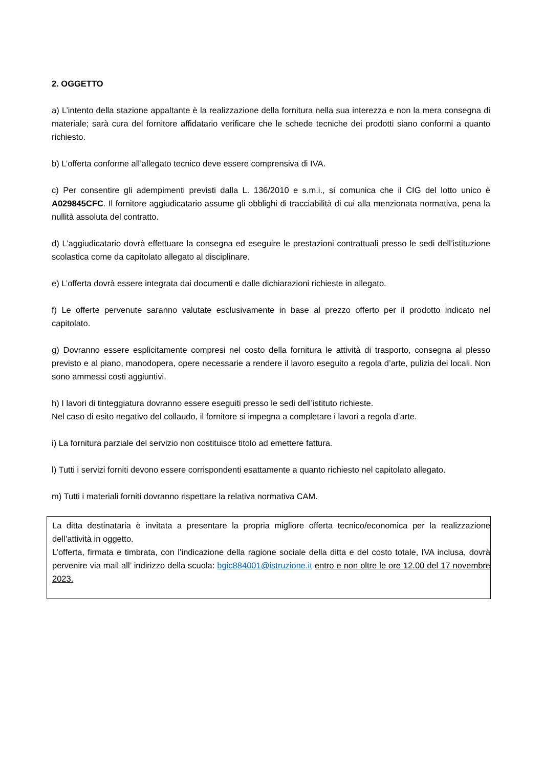2. OGGETTO
a) L’intento della stazione appaltante è la realizzazione della fornitura nella sua interezza e non la mera consegna di materiale; sarà cura del fornitore affidatario verificare che le schede tecniche dei prodotti siano conformi a quanto richiesto.
b) L’offerta conforme all’allegato tecnico deve essere comprensiva di IVA.
c) Per consentire gli adempimenti previsti dalla L. 136/2010 e s.m.i., si comunica che il CIG del lotto unico è A029845CFC. Il fornitore aggiudicatario assume gli obblighi di tracciabilità di cui alla menzionata normativa, pena la nullità assoluta del contratto.
d) L’aggiudicatario dovrà effettuare la consegna ed eseguire le prestazioni contrattuali presso le sedi dell’istituzione scolastica come da capitolato allegato al disciplinare.
e) L’offerta dovrà essere integrata dai documenti e dalle dichiarazioni richieste in allegato.
f) Le offerte pervenute saranno valutate esclusivamente in base al prezzo offerto per il prodotto indicato nel capitolato.
g) Dovranno essere esplicitamente compresi nel costo della fornitura le attività di trasporto, consegna al plesso previsto e al piano, manodopera, opere necessarie a rendere il lavoro eseguito a regola d’arte, pulizia dei locali. Non sono ammessi costi aggiuntivi.
h) I lavori di tinteggiatura dovranno essere eseguiti presso le sedi dell’istituto richieste.
Nel caso di esito negativo del collaudo, il fornitore si impegna a completare i lavori a regola d’arte.
i) La fornitura parziale del servizio non costituisce titolo ad emettere fattura.
l) Tutti i servizi forniti devono essere corrispondenti esattamente a quanto richiesto nel capitolato allegato.
m) Tutti i materiali forniti dovranno rispettare la relativa normativa CAM.
La ditta destinataria è invitata a presentare la propria migliore offerta tecnico/economica per la realizzazione dell’attività in oggetto.
L’offerta, firmata e timbrata, con l’indicazione della ragione sociale della ditta e del costo totale, IVA inclusa, dovrà pervenire via mail all’ indirizzo della scuola: bgic884001@istruzione.it entro e non oltre le ore 12.00 del 17 novembre 2023.